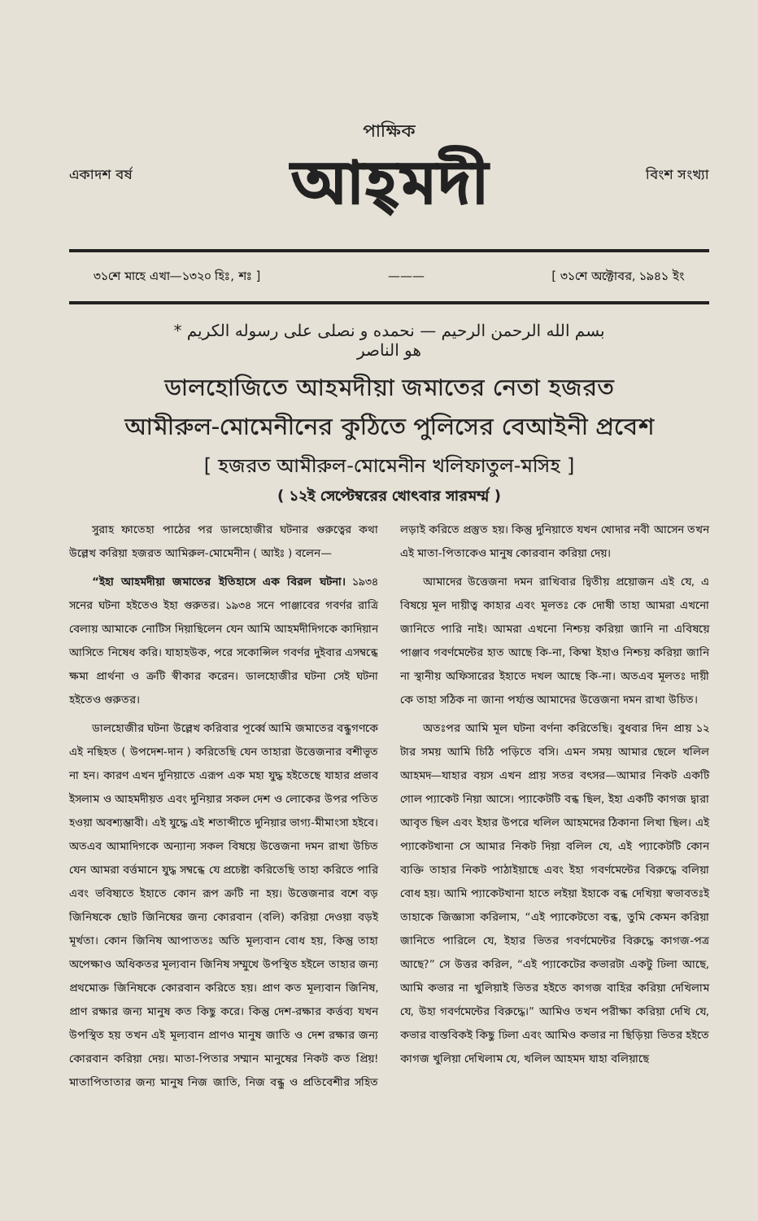একাদশ বর্ষ
পাক্ষিক
আহ্‌মদী
বিংশ সংখ্যা
৩১শে মাহে এখা—১৩২০ হিঃ, শঃ ] ——— [ ৩১শে অক্টোবর, ১৯৪১ ইং
بسم الله الرحمن الرحيم — نحمده و نصلى على رسوله الكريم *
هو الناصر
ডালহোজিতে আহমদীয়া জমাতের নেতা হজরত
আমীরুল-মোমেনীনের কুঠিতে পুলিসের বেআইনী প্রবেশ
[ হজরত আমীরুল-মোমেনীন খলিফাতুল-মসিহ ]
( ১২ই সেপ্টেম্বরের খোৎবার সারমর্ম্ম )
সুরাহ ফাতেহা পাঠের পর ডালহোজীর ঘটনার গুরুত্বের কথা উল্লেখ করিয়া হজরত আমিরুল-মোমেনীন ( আইঃ ) বলেন—
“ইহা আহমদীয়া জমাতের ইতিহাসে এক বিরল ঘটনা। ১৯৩৪ সনের ঘটনা হইতেও ইহা গুরুতর। ১৯৩৪ সনে পাঞ্জাবের গবর্ণর রাত্রি বেলায় আমাকে নোটিস দিয়াছিলেন যেন আমি আহমদীদিগকে কাদিয়ান আসিতে নিষেধ করি। যাহাহউক, পরে সকোন্সিল গবর্ণর দুইবার এসম্বন্ধে ক্ষমা প্রার্থনা ও ক্রটি স্বীকার করেন। ডালহোজীর ঘটনা সেই ঘটনা হইতেও গুরুতর।
ডালহোজীর ঘটনা উল্লেখ করিবার পূর্ব্বে আমি জমাতের বন্ধুগণকে এই নছিহত ( উপদেশ-দান ) করিতেছি যেন তাহারা উত্তেজনার বশীভূত না হন। কারণ এখন দুনিয়াতে এরূপ এক মহা যুদ্ধ হইতেছে যাহার প্রভাব ইসলাম ও আহমদীয়ত এবং দুনিয়ার সকল দেশ ও লোকের উপর পতিত হওয়া অবশ্যম্ভাবী। এই যুদ্ধে এই শতাব্দীতে দুনিয়ার ভাগ্য-মীমাংসা হইবে। অতএব আমাদিগকে অন্যান্য সকল বিষয়ে উত্তেজনা দমন রাখা উচিত যেন আমরা বর্ত্তমানে যুদ্ধ সম্বন্ধে যে প্রচেষ্টা করিতেছি তাহা করিতে পারি এবং ভবিষ্যতে ইহাতে কোন রূপ ক্রটি না হয়। উত্তেজনার বশে বড় জিনিষকে ছোট জিনিষের জন্য কোরবান (বলি) করিয়া দেওয়া বড়ই মূর্খতা। কোন জিনিষ আপাততঃ অতি মূল্যবান বোধ হয়, কিন্তু তাহা অপেক্ষাও অধিকতর মূল্যবান জিনিষ সম্মুখে উপস্থিত হইলে তাহার জন্য প্রথমোক্ত জিনিষকে কোরবান করিতে হয়। প্রাণ কত মূল্যবান জিনিষ, প্রাণ রক্ষার জন্য মানুষ কত কিছু করে। কিন্তু দেশ-রক্ষার কর্ত্তব্য যখন উপস্থিত হয় তখন এই মূল্যবান প্রাণও মানুষ জাতি ও দেশ রক্ষার জন্য কোরবান করিয়া দেয়। মাতা-পিতার সম্মান মানুষের নিকট কত প্রিয়! মাতাপিতাতার জন্য মানুষ নিজ জাতি, নিজ বন্ধু ও প্রতিবেশীর সহিত লড়াই করিতে প্রস্তুত হয়। কিন্তু দুনিয়াতে যখন খোদার নবী আসেন তখন এই মাতা-পিতাকেও মানুষ কোরবান করিয়া দেয়।
আমাদের উত্তেজনা দমন রাখিবার দ্বিতীয় প্রয়োজন এই যে, এ বিষয়ে মূল দায়ীত্ব কাহার এবং মূলতঃ কে দোষী তাহা আমরা এখনো জানিতে পারি নাই। আমরা এখনো নিশ্চয় করিয়া জানি না এবিষয়ে পাঞ্জাব গবর্ণমেন্টের হাত আছে কি-না, কিম্বা ইহাও নিশ্চয় করিয়া জানি না স্থানীয় অফিসারের ইহাতে দখল আছে কি-না। অতএব মূলতঃ দায়ী কে তাহা সঠিক না জানা পর্য্যন্ত আমাদের উত্তেজনা দমন রাখা উচিত।
অতঃপর আমি মূল ঘটনা বর্ণনা করিতেছি। বুধবার দিন প্রায় ১২ টার সময় আমি চিঠি পড়িতে বসি। এমন সময় আমার ছেলে খলিল আহমদ—যাহার বয়স এখন প্রায় সতর বৎসর—আমার নিকট একটি গোল প্যাকেট নিয়া আসে। প্যাকেটটি বন্ধ ছিল, ইহা একটি কাগজ দ্বারা আবৃত ছিল এবং ইহার উপরে খলিল আহমদের ঠিকানা লিখা ছিল। এই প্যাকেটখানা সে আমার নিকট দিয়া বলিল যে, এই প্যাকেটটি কোন ব্যক্তি তাহার নিকট পাঠাইয়াছে এবং ইহা গবর্ণমেন্টের বিরুদ্ধে বলিয়া বোধ হয়। আমি প্যাকেটখানা হাতে লইয়া ইহাকে বন্ধ দেখিয়া স্বভাবতঃই তাহাকে জিজ্ঞাসা করিলাম, “এই প্যাকেটতো বন্ধ, তুমি কেমন করিয়া জানিতে পারিলে যে, ইহার ভিতর গবর্ণমেন্টের বিরুদ্ধে কাগজ-পত্র আছে?” সে উত্তর করিল, “এই প্যাকেটের কভারটা একটু ঢিলা আছে, আমি কভার না খুলিয়াই ভিতর হইতে কাগজ বাহির করিয়া দেখিলাম যে, উহা গবর্ণমেন্টের বিরুদ্ধে।” আমিও তখন পরীক্ষা করিয়া দেখি যে, কভার বাস্তবিকই কিছু ঢিলা এবং আমিও কভার না ছিড়িয়া ভিতর হইতে কাগজ খুলিয়া দেখিলাম যে, খলিল আহমদ যাহা বলিয়াছে